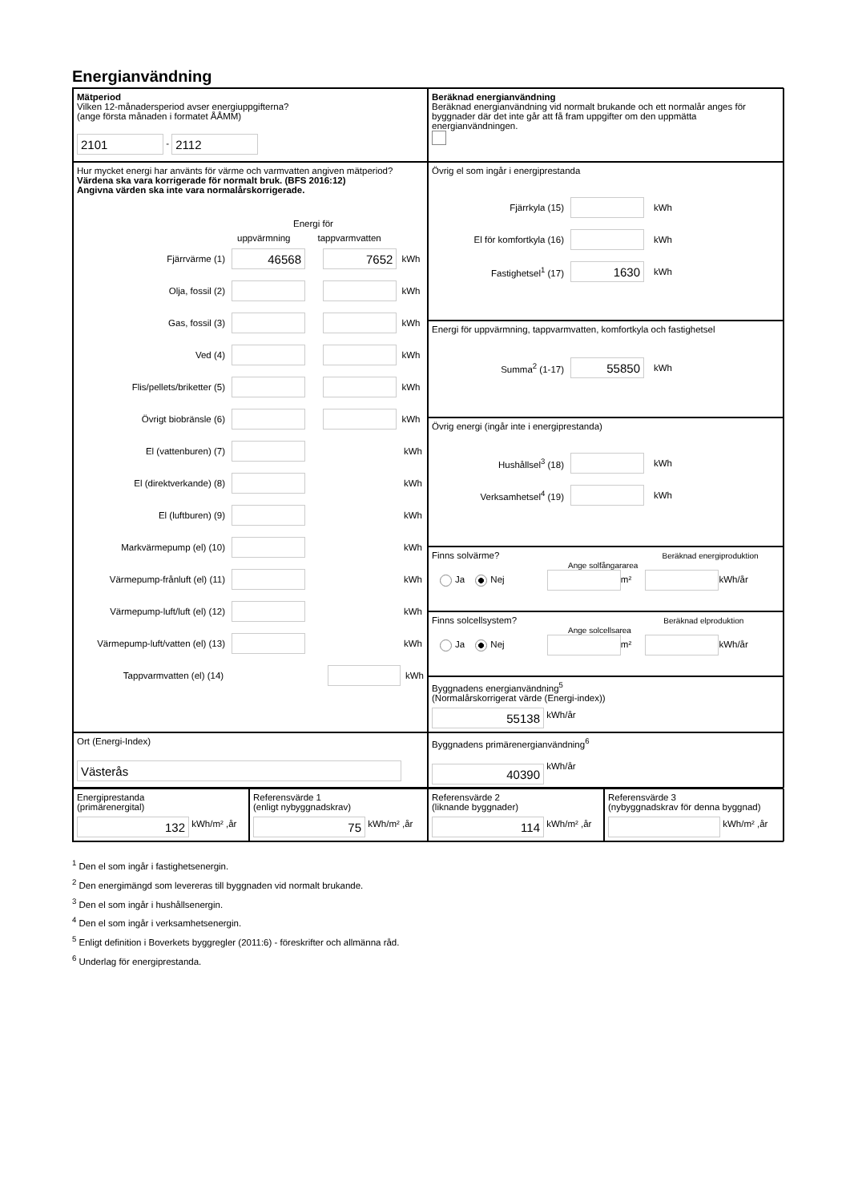Energianvändning
Mätperiod
Vilken 12-månadersperiod avser energiuppgifterna?
(ange första månaden i formatet ÅÅMM)
2101 - 2112
Beräknad energianvändning
Beräknad energianvändning vid normalt brukande och ett normalår anges för byggnader där det inte går att få fram uppgifter om den uppmätta energianvändningen.
Hur mycket energi har använts för värme och varmvatten angiven mätperiod?
Värdena ska vara korrigerade för normalt bruk. (BFS 2016:12)
Angivna värden ska inte vara normalårskorrigerade.
Energi för
uppvärmning tappvarmvatten
Fjärrvärme (1) 46568 7652 kWh
Olja, fossil (2) kWh
Gas, fossil (3) kWh
Ved (4) kWh
Flis/pellets/briketter (5) kWh
Övrigt biobränsle (6) kWh
El (vattenburen) (7) kWh
El (direktverkande) (8) kWh
El (luftburen) (9) kWh
Markvärmepump (el) (10) kWh
Värmepump-frånluft (el) (11) kWh
Värmepump-luft/luft (el) (12) kWh
Värmepump-luft/vatten (el) (13) kWh
Tappvarmvatten (el) (14) kWh
Övrig el som ingår i energiprestanda
Fjärrkyla (15) kWh
El för komfortkyla (16) kWh
Fastighetsel<sup>1</sup> (17) 1630 kWh
Energi för uppvärmning, tappvarmvatten, komfortkyla och fastighetsel
Summa<sup>2</sup> (1-17) 55850 kWh
Övrig energi (ingår inte i energiprestanda)
Hushållsel<sup>3</sup> (18) kWh
Verksamhetsel<sup>4</sup> (19) kWh
Finns solvärme? Beräknad energiproduktion
Ange solfångararea
Ja Nej m² kWh/år
Finns solcellsystem? Beräknad elproduktion
Ange solcellsarea
Ja Nej m² kWh/år
Byggnadens energianvändning<sup>5</sup>
(Normalårskorrigerat värde (Energi-index))
55138 kWh/år
Ort (Energi-Index)
Västerås
Byggnadens primärenergianvändning<sup>6</sup>
40390 kWh/år
Energiprestanda
(primärenergital)
132 kWh/m² ,år
Referensvärde 1
(enligt nybyggnadskrav)
75 kWh/m² ,år
Referensvärde 2
(liknande byggnader)
114 kWh/m² ,år
Referensvärde 3
(nybyggnadskrav för denna byggnad)
kWh/m² ,år
<sup>1</sup> Den el som ingår i fastighetsenergin.
<sup>2</sup> Den energimängd som levereras till byggnaden vid normalt brukande.
<sup>3</sup> Den el som ingår i hushållsenergin.
<sup>4</sup> Den el som ingår i verksamhetsenergin.
<sup>5</sup> Enligt definition i Boverkets byggregler (2011:6) - föreskrifter och allmänna råd.
<sup>6</sup> Underlag för energiprestanda.